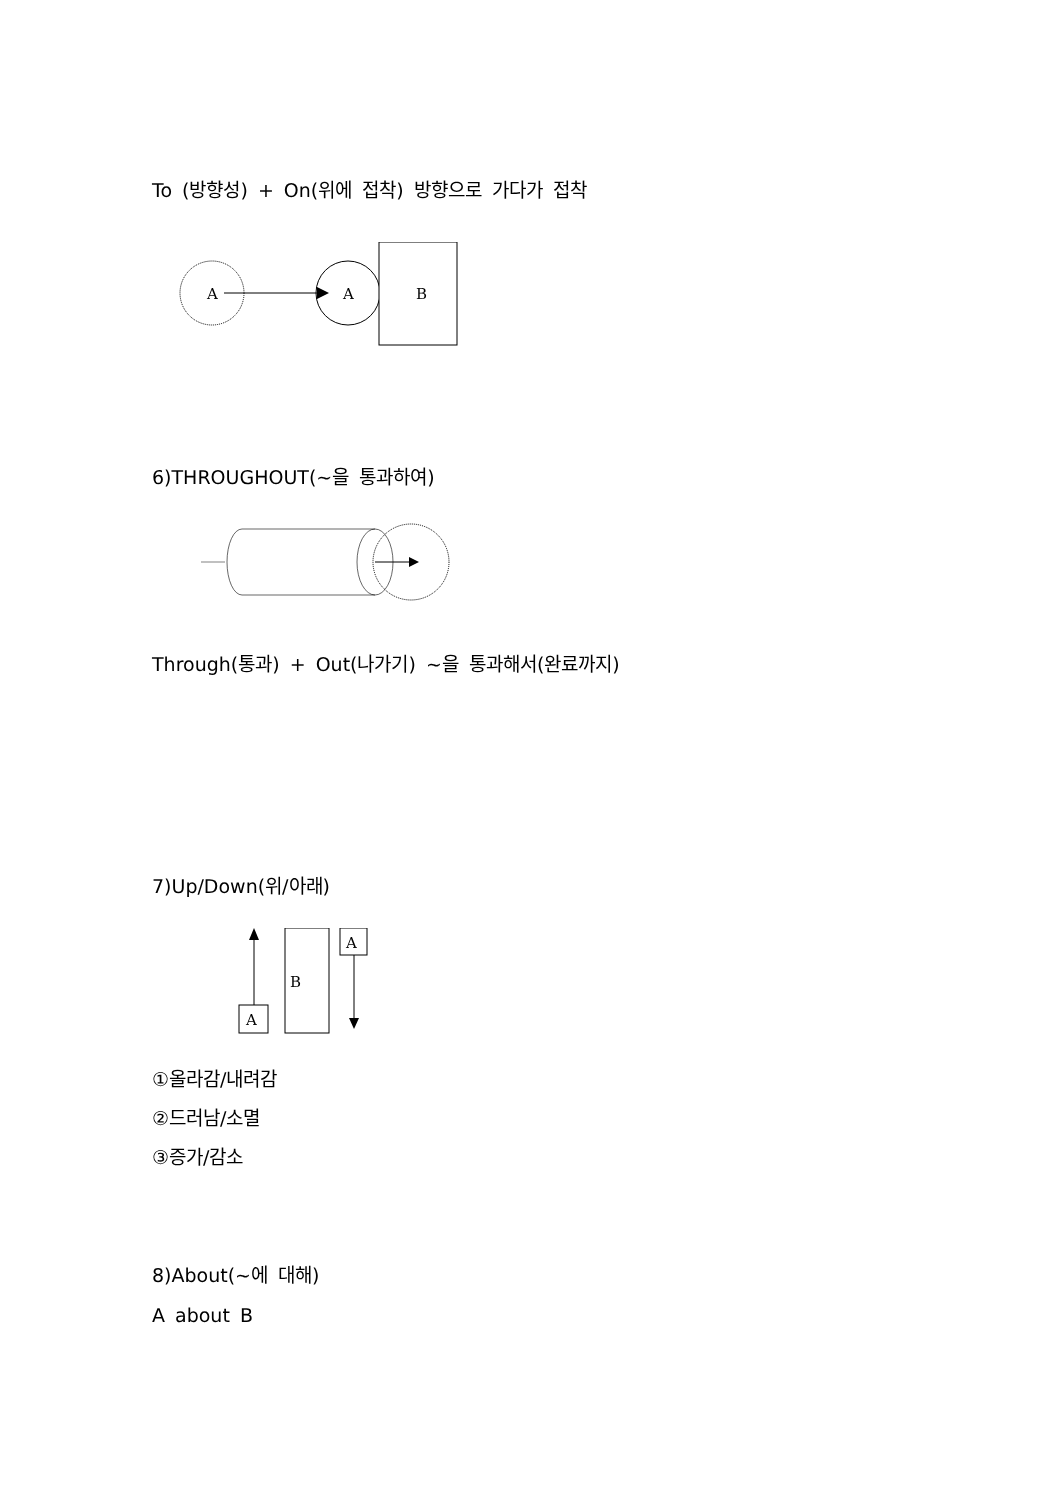To (방향성) + On(위에 접착) 방향으로 가다가 접착
A
A
B
6)THROUGHOUT(~을 통과하여)
Through(통과) + Out(나가기) ~을 통과해서(완료까지)
7)Up/Down(위/아래)
A
B
A
①올라감/내려감
②드러남/소멸
③증가/감소
8)About(~에 대해)
A about B